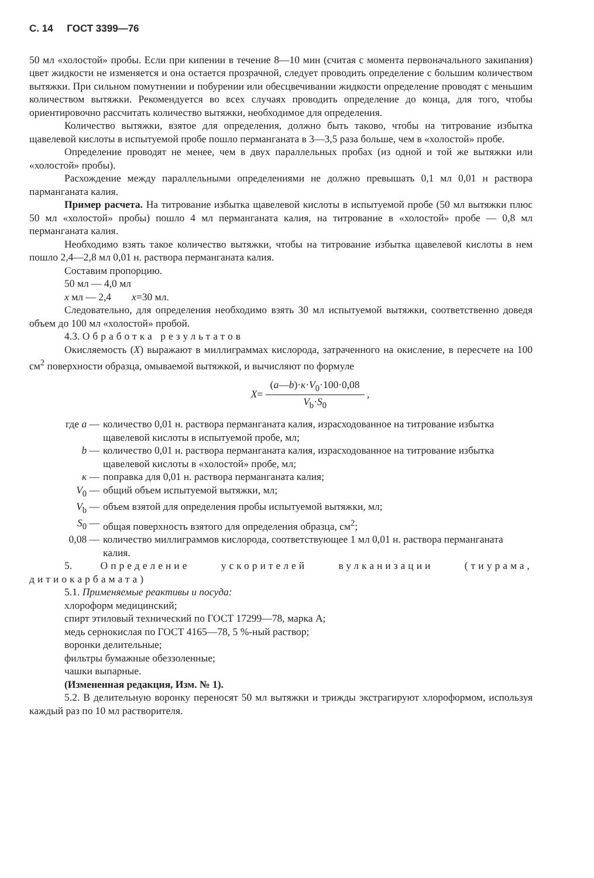С. 14 ГОСТ 3399—76
50 мл «холостой» пробы. Если при кипении в течение 8—10 мин (считая с момента первоначального закипания) цвет жидкости не изменяется и она остается прозрачной, следует проводить определение с большим количеством вытяжки. При сильном помутнении и побурении или обесцвечивании жидкости определение проводят с меньшим количеством вытяжки. Рекомендуется во всех случаях проводить определение до конца, для того, чтобы ориентировочно рассчитать количество вытяжки, необходимое для определения.
Количество вытяжки, взятое для определения, должно быть таково, чтобы на титрование избытка щавелевой кислоты в испытуемой пробе пошло перманганата в 3—3,5 раза больше, чем в «холостой» пробе.
Определение проводят не менее, чем в двух параллельных пробах (из одной и той же вытяжки или «холостой» пробы).
Расхождение между параллельными определениями не должно превышать 0,1 мл 0,01 н раствора парманганата калия.
Пример расчета. На титрование избытка щавелевой кислоты в испытуемой пробе (50 мл вытяжки плюс 50 мл «холостой» пробы) пошло 4 мл перманганата калия, на титрование в «холостой» пробе — 0,8 мл перманганата калия.
Необходимо взять такое количество вытяжки, чтобы на титрование избытка щавелевой кислоты в нем пошло 2,4—2,8 мл 0,01 н. раствора перманганата калия.
Составим пропорцию.
50 мл — 4,0 мл
x мл — 2,4 x=30 мл.
Следовательно, для определения необходимо взять 30 мл испытуемой вытяжки, соответственно доведя объем до 100 мл «холостой» пробой.
4.3. Обработка результатов
Окисляемость (X) выражают в миллиграммах кислорода, затраченного на окисление, в пересчете на 100 см<sup>2</sup> поверхности образца, омываемой вытяжкой, и вычисляют по формуле
X= (a—b)·к·V<sub>0</sub>·100·0,08 V<sub>b</sub>·S<sub>0</sub> ,
| где a — | количество 0,01 н. раствора перманганата калия, израсходованное на титрование избытка щавелевой кислоты в испытуемой пробе, мл; |
| b — | количество 0,01 н. раствора перманганата калия, израсходованное на титрование избытка щавелевой кислоты в «холостой» пробе, мл; |
| к — | поправка для 0,01 н. раствора перманганата калия; |
| V<sub>0</sub> — | общий объем испытуемой вытяжки, мл; |
| V<sub>b</sub> — | объем взятой для определения пробы испытуемой вытяжки, мл; |
| S<sub>0</sub> — | общая поверхность взятого для определения образца, см<sup>2</sup>; |
| 0,08 — | количество миллиграммов кислорода, соответствующее 1 мл 0,01 н. раствора перманганата калия. |
5. Определение ускорителей вулканизации (тиурама, дитиокарбамата)
5.1. Применяемые реактивы и посуда:
хлороформ медицинский;
спирт этиловый технический по ГОСТ 17299—78, марка А;
медь сернокислая по ГОСТ 4165—78, 5 %-ный раствор;
воронки делительные;
фильтры бумажные обеззоленные;
чашки выпарные.
(Измененная редакция, Изм. № 1).
5.2. В делительную воронку переносят 50 мл вытяжки и трижды экстрагируют хлороформом, используя каждый раз по 10 мл растворителя.